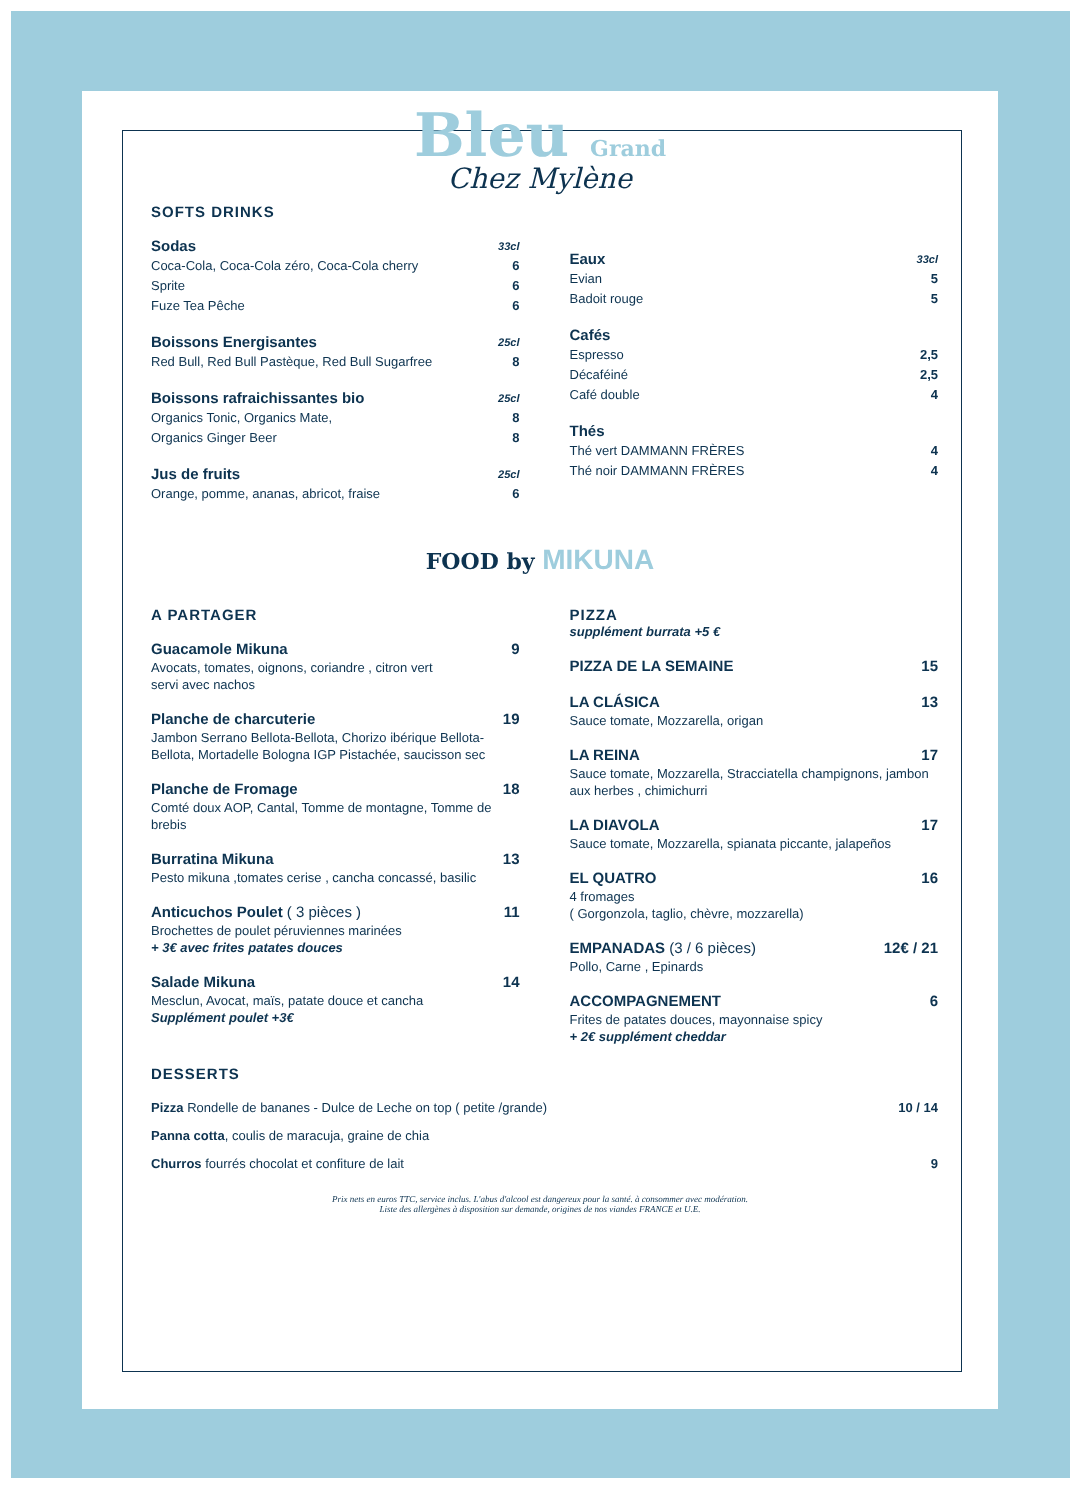Bleu Grand
Chez Mylène
SOFTS DRINKS
Sodas 33cl
Coca-Cola, Coca-Cola zéro, Coca-Cola cherry 6
Sprite 6
Fuze Tea Pêche 6
Boissons Energisantes 25cl
Red Bull, Red Bull Pastèque, Red Bull Sugarfree 8
Boissons rafraichissantes bio 25cl
Organics Tonic, Organics Mate, 8
Organics Ginger Beer 8
Jus de fruits 25cl
Orange, pomme, ananas, abricot, fraise 6
Eaux 33cl
Evian 5
Badoit rouge 5
Cafés
Espresso 2,5
Décaféiné 2,5
Café double 4
Thés
Thé vert DAMMANN FRÈRES 4
Thé noir DAMMANN FRÈRES 4
FOOD by MIKUNA
A PARTAGER
Guacamole Mikuna 9
Avocats, tomates, oignons, coriandre , citron vert
servi avec nachos
Planche de charcuterie 19
Jambon Serrano Bellota-Bellota, Chorizo ibérique Bellota-Bellota, Mortadelle Bologna IGP Pistachée, saucisson sec
Planche de Fromage 18
Comté doux AOP, Cantal, Tomme de montagne, Tomme de brebis
Burratina Mikuna 13
Pesto mikuna ,tomates cerise , cancha concassé, basilic
Anticuchos Poulet ( 3 pièces ) 11
Brochettes de poulet péruviennes marinées
+ 3€ avec frites patates douces
Salade Mikuna 14
Mesclun, Avocat, maïs, patate douce et cancha
Supplément poulet +3€
PIZZA
supplément burrata +5 €
PIZZA DE LA SEMAINE 15
LA CLÁSICA 13
Sauce tomate, Mozzarella, origan
LA REINA 17
Sauce tomate, Mozzarella, Stracciatella champignons, jambon aux herbes , chimichurri
LA DIAVOLA 17
Sauce tomate, Mozzarella, spianata piccante, jalapeños
EL QUATRO 16
4 fromages
( Gorgonzola, taglio, chèvre, mozzarella)
EMPANADAS (3 / 6 pièces) 12€ / 21
Pollo, Carne , Epinards
ACCOMPAGNEMENT 6
Frites de patates douces, mayonnaise spicy
+ 2€ supplément cheddar
DESSERTS
Pizza Rondelle de bananes - Dulce de Leche on top ( petite /grande) 10 / 14
Panna cotta, coulis de maracuja, graine de chia
Churros fourrés chocolat et confiture de lait 9
Prix nets en euros TTC, service inclus. L'abus d'alcool est dangereux pour la santé. à consommer avec modération.
Liste des allergènes à disposition sur demande, origines de nos viandes FRANCE et U.E.